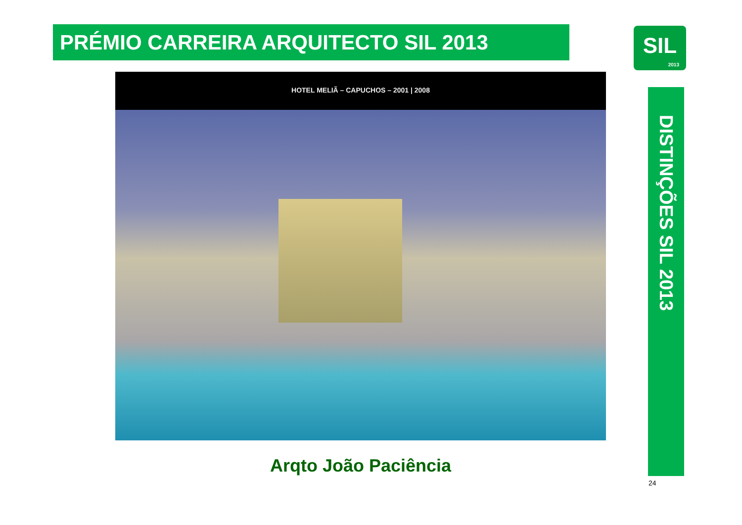PRÉMIO CARREIRA ARQUITECTO SIL 2013
SIL
2013
HOTEL MELIÃ – CAPUCHOS – 2001 | 2008
Arqto João Paciência
DISTINÇÕES SIL 2013
24